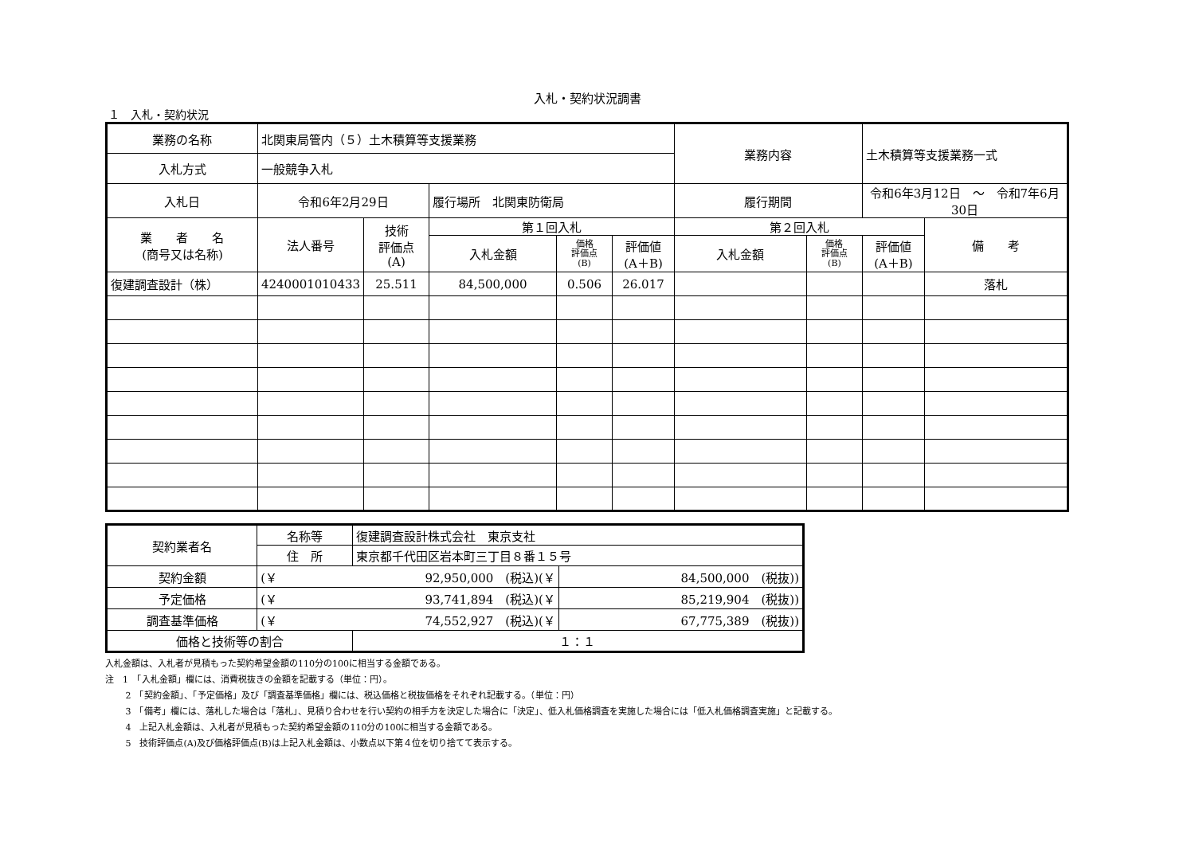入札・契約状況調書
１　入札・契約状況
| 業務の名称 | 北関東局管内（５）土木積算等支援業務 | | | | | 業務内容 | | 土木積算等支援業務一式 | |
| 入札方式 | 一般競争入札 | | | | | | | | |
| 入札日 | 令和6年2月29日 | | 履行場所 北関東防衛局 | | | 履行期間 | | 令和6年3月12日 ～ 令和7年6月30日 | |
| 業 者 名 (商号又は名称) | 法人番号 | 技術 評価点 (A) | 第１回入札 | | | 第２回入札 | | | 備 考 |
| | | | 入札金額 | 価格 評価点 (B) | 評価値 (A＋B) | 入札金額 | 価格 評価点 (B) | 評価値 (A＋B) | |
| 復建調査設計（株） | 4240001010433 | 25.511 | 84,500,000 | 0.506 | 26.017 | | | | 落札 |
| 契約業者名 | 名称等 | 復建調査設計株式会社 東京支社 | |
| | 住 所 | 東京都千代田区岩本町三丁目８番１５号 | |
| 契約金額 | (￥ 92,950,000 (税込)(￥ | | 84,500,000 (税抜)) |
| 予定価格 | (￥ 93,741,894 (税込)(￥ | | 85,219,904 (税抜)) |
| 調査基準価格 | (￥ 74,552,927 (税込)(￥ | | 67,775,389 (税抜)) |
| 価格と技術等の割合 | | １：１ | |
入札金額は、入札者が見積もった契約希望金額の110分の100に相当する金額である。
注　1　「入札金額」欄には、消費税抜きの金額を記載する（単位：円）。
　　 2　「契約金額」、「予定価格」及び「調査基準価格」欄には、税込価格と税抜価格をそれぞれ記載する。（単位：円）
　　 3　「備考」欄には、落札した場合は「落札」、見積り合わせを行い契約の相手方を決定した場合に「決定」、低入札価格調査を実施した場合には「低入札価格調査実施」と記載する。
　　 4　上記入札金額は、入札者が見積もった契約希望金額の110分の100に相当する金額である。
　　 5　技術評価点(A)及び価格評価点(B)は上記入札金額は、小数点以下第４位を切り捨てて表示する。